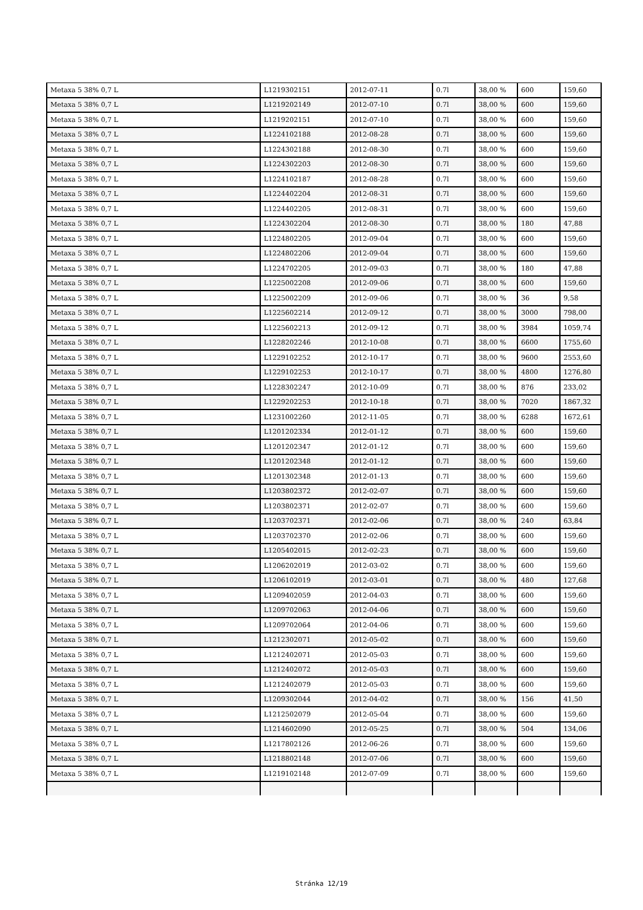| Metaxa 5 38% 0,7 L | L1219302151 | 2012-07-11 | 0.7l | 38,00 % | 600 | 159,60 |
| Metaxa 5 38% 0,7 L | L1219202149 | 2012-07-10 | 0.7l | 38,00 % | 600 | 159,60 |
| Metaxa 5 38% 0,7 L | L1219202151 | 2012-07-10 | 0.7l | 38,00 % | 600 | 159,60 |
| Metaxa 5 38% 0,7 L | L1224102188 | 2012-08-28 | 0.7l | 38,00 % | 600 | 159,60 |
| Metaxa 5 38% 0,7 L | L1224302188 | 2012-08-30 | 0.7l | 38,00 % | 600 | 159,60 |
| Metaxa 5 38% 0,7 L | L1224302203 | 2012-08-30 | 0.7l | 38,00 % | 600 | 159,60 |
| Metaxa 5 38% 0,7 L | L1224102187 | 2012-08-28 | 0.7l | 38,00 % | 600 | 159,60 |
| Metaxa 5 38% 0,7 L | L1224402204 | 2012-08-31 | 0.7l | 38,00 % | 600 | 159,60 |
| Metaxa 5 38% 0,7 L | L1224402205 | 2012-08-31 | 0.7l | 38,00 % | 600 | 159,60 |
| Metaxa 5 38% 0,7 L | L1224302204 | 2012-08-30 | 0.7l | 38,00 % | 180 | 47,88 |
| Metaxa 5 38% 0,7 L | L1224802205 | 2012-09-04 | 0.7l | 38,00 % | 600 | 159,60 |
| Metaxa 5 38% 0,7 L | L1224802206 | 2012-09-04 | 0.7l | 38,00 % | 600 | 159,60 |
| Metaxa 5 38% 0,7 L | L1224702205 | 2012-09-03 | 0.7l | 38,00 % | 180 | 47,88 |
| Metaxa 5 38% 0,7 L | L1225002208 | 2012-09-06 | 0.7l | 38,00 % | 600 | 159,60 |
| Metaxa 5 38% 0,7 L | L1225002209 | 2012-09-06 | 0.7l | 38,00 % | 36 | 9,58 |
| Metaxa 5 38% 0,7 L | L1225602214 | 2012-09-12 | 0.7l | 38,00 % | 3000 | 798,00 |
| Metaxa 5 38% 0,7 L | L1225602213 | 2012-09-12 | 0.7l | 38,00 % | 3984 | 1059,74 |
| Metaxa 5 38% 0,7 L | L1228202246 | 2012-10-08 | 0.7l | 38,00 % | 6600 | 1755,60 |
| Metaxa 5 38% 0,7 L | L1229102252 | 2012-10-17 | 0.7l | 38,00 % | 9600 | 2553,60 |
| Metaxa 5 38% 0,7 L | L1229102253 | 2012-10-17 | 0.7l | 38,00 % | 4800 | 1276,80 |
| Metaxa 5 38% 0,7 L | L1228302247 | 2012-10-09 | 0.7l | 38,00 % | 876 | 233,02 |
| Metaxa 5 38% 0,7 L | L1229202253 | 2012-10-18 | 0.7l | 38,00 % | 7020 | 1867,32 |
| Metaxa 5 38% 0,7 L | L1231002260 | 2012-11-05 | 0.7l | 38,00 % | 6288 | 1672,61 |
| Metaxa 5 38% 0,7 L | L1201202334 | 2012-01-12 | 0.7l | 38,00 % | 600 | 159,60 |
| Metaxa 5 38% 0,7 L | L1201202347 | 2012-01-12 | 0.7l | 38,00 % | 600 | 159,60 |
| Metaxa 5 38% 0,7 L | L1201202348 | 2012-01-12 | 0.7l | 38,00 % | 600 | 159,60 |
| Metaxa 5 38% 0,7 L | L1201302348 | 2012-01-13 | 0.7l | 38,00 % | 600 | 159,60 |
| Metaxa 5 38% 0,7 L | L1203802372 | 2012-02-07 | 0.7l | 38,00 % | 600 | 159,60 |
| Metaxa 5 38% 0,7 L | L1203802371 | 2012-02-07 | 0.7l | 38,00 % | 600 | 159,60 |
| Metaxa 5 38% 0,7 L | L1203702371 | 2012-02-06 | 0.7l | 38,00 % | 240 | 63,84 |
| Metaxa 5 38% 0,7 L | L1203702370 | 2012-02-06 | 0.7l | 38,00 % | 600 | 159,60 |
| Metaxa 5 38% 0,7 L | L1205402015 | 2012-02-23 | 0.7l | 38,00 % | 600 | 159,60 |
| Metaxa 5 38% 0,7 L | L1206202019 | 2012-03-02 | 0.7l | 38,00 % | 600 | 159,60 |
| Metaxa 5 38% 0,7 L | L1206102019 | 2012-03-01 | 0.7l | 38,00 % | 480 | 127,68 |
| Metaxa 5 38% 0,7 L | L1209402059 | 2012-04-03 | 0.7l | 38,00 % | 600 | 159,60 |
| Metaxa 5 38% 0,7 L | L1209702063 | 2012-04-06 | 0.7l | 38,00 % | 600 | 159,60 |
| Metaxa 5 38% 0,7 L | L1209702064 | 2012-04-06 | 0.7l | 38,00 % | 600 | 159,60 |
| Metaxa 5 38% 0,7 L | L1212302071 | 2012-05-02 | 0.7l | 38,00 % | 600 | 159,60 |
| Metaxa 5 38% 0,7 L | L1212402071 | 2012-05-03 | 0.7l | 38,00 % | 600 | 159,60 |
| Metaxa 5 38% 0,7 L | L1212402072 | 2012-05-03 | 0.7l | 38,00 % | 600 | 159,60 |
| Metaxa 5 38% 0,7 L | L1212402079 | 2012-05-03 | 0.7l | 38,00 % | 600 | 159,60 |
| Metaxa 5 38% 0,7 L | L1209302044 | 2012-04-02 | 0.7l | 38,00 % | 156 | 41,50 |
| Metaxa 5 38% 0,7 L | L1212502079 | 2012-05-04 | 0.7l | 38,00 % | 600 | 159,60 |
| Metaxa 5 38% 0,7 L | L1214602090 | 2012-05-25 | 0.7l | 38,00 % | 504 | 134,06 |
| Metaxa 5 38% 0,7 L | L1217802126 | 2012-06-26 | 0.7l | 38,00 % | 600 | 159,60 |
| Metaxa 5 38% 0,7 L | L1218802148 | 2012-07-06 | 0.7l | 38,00 % | 600 | 159,60 |
| Metaxa 5 38% 0,7 L | L1219102148 | 2012-07-09 | 0.7l | 38,00 % | 600 | 159,60 |
Stránka 12/19